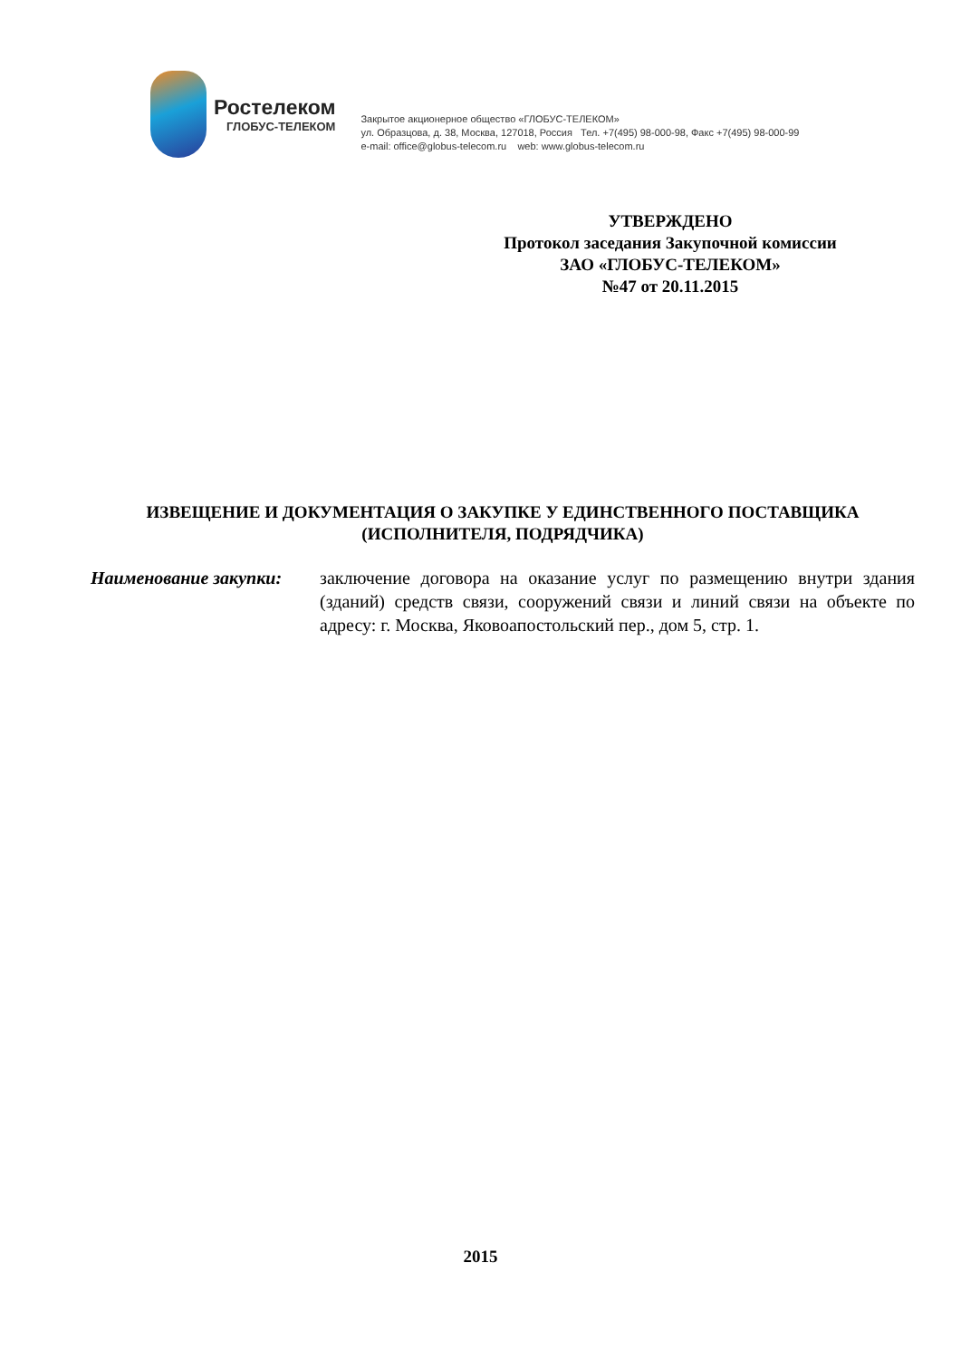Ростелеком
ГЛОБУС-ТЕЛЕКОМ
Закрытое акционерное общество «ГЛОБУС-ТЕЛЕКОМ»
ул. Образцова, д. 38, Москва, 127018, Россия Тел. +7(495) 98-000-98, Факс +7(495) 98-000-99
e-mail: office@globus-telecom.ru web: www.globus-telecom.ru
УТВЕРЖДЕНО
Протокол заседания Закупочной комиссии
ЗАО «ГЛОБУС-ТЕЛЕКОМ»
№47 от 20.11.2015
ИЗВЕЩЕНИЕ И ДОКУМЕНТАЦИЯ О ЗАКУПКЕ У ЕДИНСТВЕННОГО ПОСТАВЩИКА
(ИСПОЛНИТЕЛЯ, ПОДРЯДЧИКА)
Наименование закупки: заключение договора на оказание услуг по размещению внутри здания (зданий) средств связи, сооружений связи и линий связи на объекте по адресу: г. Москва, Яковоапостольский пер., дом 5, стр. 1.
2015